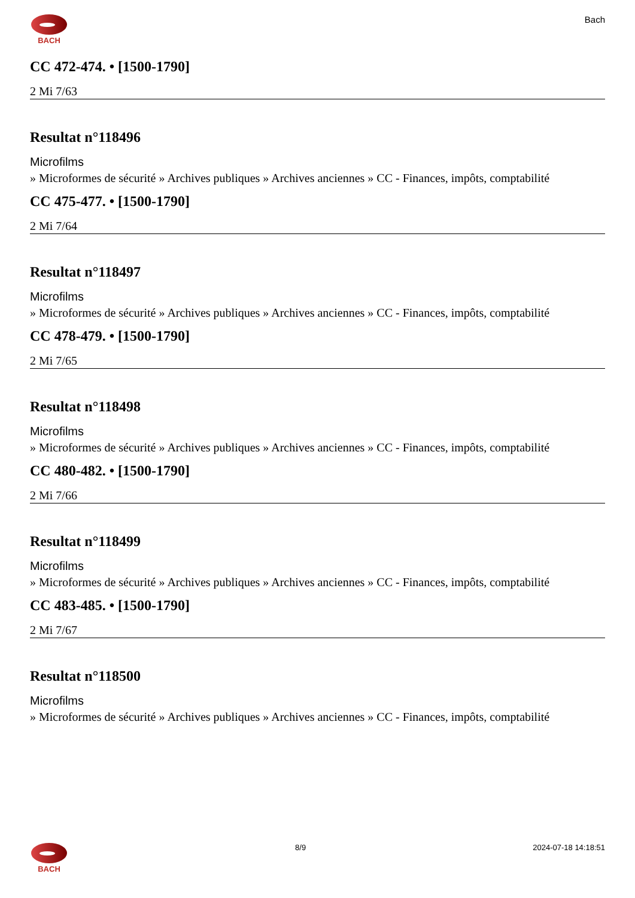BACH
Bach
CC 472-474. • [1500-1790]
2 Mi 7/63
Resultat n°118496
Microfilms
» Microformes de sécurité » Archives publiques » Archives anciennes » CC - Finances, impôts, comptabilité
CC 475-477. • [1500-1790]
2 Mi 7/64
Resultat n°118497
Microfilms
» Microformes de sécurité » Archives publiques » Archives anciennes » CC - Finances, impôts, comptabilité
CC 478-479. • [1500-1790]
2 Mi 7/65
Resultat n°118498
Microfilms
» Microformes de sécurité » Archives publiques » Archives anciennes » CC - Finances, impôts, comptabilité
CC 480-482. • [1500-1790]
2 Mi 7/66
Resultat n°118499
Microfilms
» Microformes de sécurité » Archives publiques » Archives anciennes » CC - Finances, impôts, comptabilité
CC 483-485. • [1500-1790]
2 Mi 7/67
Resultat n°118500
Microfilms
» Microformes de sécurité » Archives publiques » Archives anciennes » CC - Finances, impôts, comptabilité
BACH 8/9 2024-07-18 14:18:51